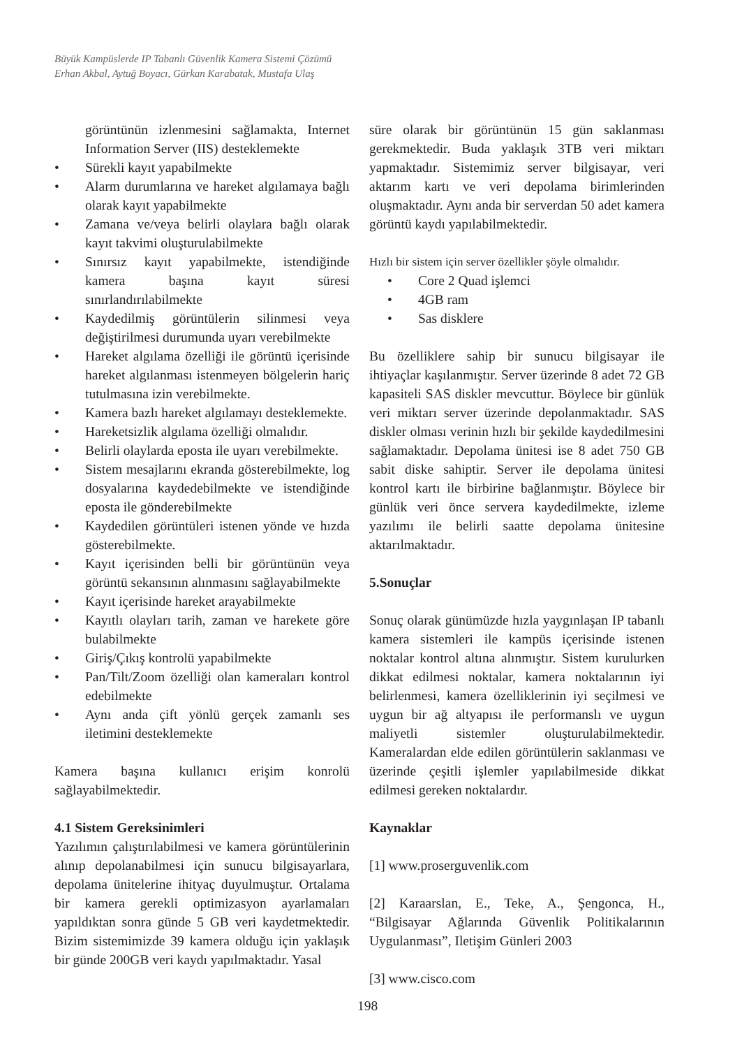Büyük Kampüslerde IP Tabanlı Güvenlik Kamera Sistemi Çözümü
Erhan Akbal, Aytuğ Boyacı, Gürkan Karabatak, Mustafa Ulaş
görüntünün izlenmesini sağlamakta, Internet Information Server (IIS) desteklemekte
• Sürekli kayıt yapabilmekte
• Alarm durumlarına ve hareket algılamaya bağlı olarak kayıt yapabilmekte
• Zamana ve/veya belirli olaylara bağlı olarak kayıt takvimi oluşturulabilmekte
• Sınırsız kayıt yapabilmekte, istendiğinde kamera başına kayıt süresi sınırlandırılabilmekte
• Kaydedilmiş görüntülerin silinmesi veya değiştirilmesi durumunda uyarı verebilmekte
• Hareket algılama özelliği ile görüntü içerisinde hareket algılanması istenmeyen bölgelerin hariç tutulmasına izin verebilmekte.
• Kamera bazlı hareket algılamayı desteklemekte.
• Hareketsizlik algılama özelliği olmalıdır.
• Belirli olaylarda eposta ile uyarı verebilmekte.
• Sistem mesajlarını ekranda gösterebilmekte, log dosyalarına kaydedebilmekte ve istendiğinde eposta ile gönderebilmekte
• Kaydedilen görüntüleri istenen yönde ve hızda gösterebilmekte.
• Kayıt içerisinden belli bir görüntünün veya görüntü sekansının alınmasını sağlayabilmekte
• Kayıt içerisinde hareket arayabilmekte
• Kayıtlı olayları tarih, zaman ve harekete göre bulabilmekte
• Giriş/Çıkış kontrolü yapabilmekte
• Pan/Tilt/Zoom özelliği olan kameraları kontrol edebilmekte
• Aynı anda çift yönlü gerçek zamanlı ses iletimini desteklemekte
Kamera başına kullanıcı erişim konrolü sağlayabilmektedir.
4.1 Sistem Gereksinimleri
Yazılımın çalıştırılabilmesi ve kamera görüntülerinin alınıp depolanabilmesi için sunucu bilgisayarlara, depolama ünitelerine ihityaç duyulmuştur. Ortalama bir kamera gerekli optimizasyon ayarlamaları yapıldıktan sonra günde 5 GB veri kaydetmektedir. Bizim sistemimizde 39 kamera olduğu için yaklaşık bir günde 200GB veri kaydı yapılmaktadır. Yasal
süre olarak bir görüntünün 15 gün saklanması gerekmektedir. Buda yaklaşık 3TB veri miktarı yapmaktadır. Sistemimiz server bilgisayar, veri aktarım kartı ve veri depolama birimlerinden oluşmaktadır. Aynı anda bir serverdan 50 adet kamera görüntü kaydı yapılabilmektedir.
Hızlı bir sistem için server özellikler şöyle olmalıdır.
• Core 2 Quad işlemci
• 4GB ram
• Sas disklere
Bu özelliklere sahip bir sunucu bilgisayar ile ihtiyaçlar kaşılanmıştır. Server üzerinde 8 adet 72 GB kapasiteli SAS diskler mevcuttur. Böylece bir günlük veri miktarı server üzerinde depolanmaktadır. SAS diskler olması verinin hızlı bir şekilde kaydedilmesini sağlamaktadır. Depolama ünitesi ise 8 adet 750 GB sabit diske sahiptir. Server ile depolama ünitesi kontrol kartı ile birbirine bağlanmıştır. Böylece bir günlük veri önce servera kaydedilmekte, izleme yazılımı ile belirli saatte depolama ünitesine aktarılmaktadır.
5.Sonuçlar
Sonuç olarak günümüzde hızla yaygınlaşan IP tabanlı kamera sistemleri ile kampüs içerisinde istenen noktalar kontrol altına alınmıştır. Sistem kurulurken dikkat edilmesi noktalar, kamera noktalarının iyi belirlenmesi, kamera özelliklerinin iyi seçilmesi ve uygun bir ağ altyapısı ile performanslı ve uygun maliyetli sistemler oluşturulabilmektedir. Kameralardan elde edilen görüntülerin saklanması ve üzerinde çeşitli işlemler yapılabilmeside dikkat edilmesi gereken noktalardır.
Kaynaklar
[1] www.proserguvenlik.com
[2] Karaarslan, E., Teke, A., Şengonca, H., “Bilgisayar Ağlarında Güvenlik Politikalarının Uygulanması”, Iletişim Günleri 2003
[3] www.cisco.com
198